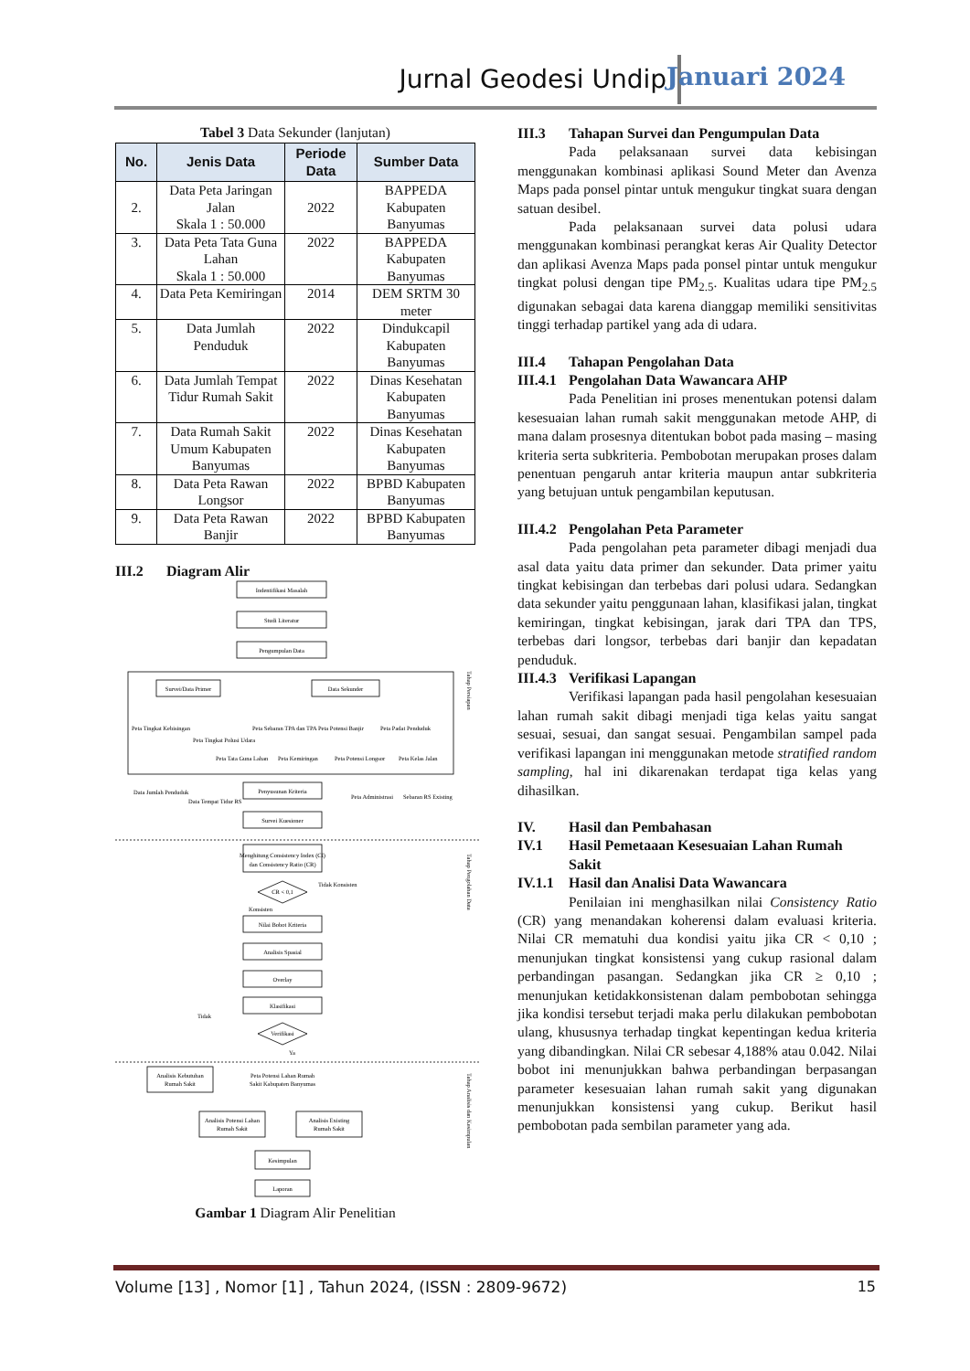Jurnal Geodesi Undip Januari 2024
Tabel 3 Data Sekunder (lanjutan)
| No. | Jenis Data | Periode Data | Sumber Data |
| --- | --- | --- | --- |
| 2. | Data Peta Jaringan Jalan Skala 1 : 50.000 | 2022 | BAPPEDA Kabupaten Banyumas |
| 3. | Data Peta Tata Guna Lahan Skala 1 : 50.000 | 2022 | BAPPEDA Kabupaten Banyumas |
| 4. | Data Peta Kemiringan | 2014 | DEM SRTM 30 meter |
| 5. | Data Jumlah Penduduk | 2022 | Dindukcapil Kabupaten Banyumas |
| 6. | Data Jumlah Tempat Tidur Rumah Sakit | 2022 | Dinas Kesehatan Kabupaten Banyumas |
| 7. | Data Rumah Sakit Umum Kabupaten Banyumas | 2022 | Dinas Kesehatan Kabupaten Banyumas |
| 8. | Data Peta Rawan Longsor | 2022 | BPBD Kabupaten Banyumas |
| 9. | Data Peta Rawan Banjir | 2022 | BPBD Kabupaten Banyumas |
III.2 Diagram Alir
Indentifikasi Masalah
Studi Literatur
Pengumpulan Data
Survei/Data Primer
Data Sekunder
Peta Tingkat Kebisingan
Peta Tingkat Polusi Udara
Peta Sebaran TPA dan TPA
Peta Potensi Banjir
Peta Padat Penduduk
Peta Tata Guna Lahan
Peta Kemiringan
Peta Potensi Longsor
Peta Kelas Jalan
Data Jumlah Penduduk
Data Tempat Tidur RS
Penyusunan Kriteria
Peta Administrasi
Sebaran RS Existing
Survei Kuesioner
Menghitung Consistency Index (CI)
dan Consistency Ratio (CR)
CR < 0,1
Tidak Konsisten
Konsisten
Nilai Bobot Kriteria
Analisis Spasial
Overlay
Klasifikasi
Verifikasi
Tidak
Ya
Analisis Kebutuhan
Rumah Sakit
Peta Potensi Lahan Rumah
Sakit Kabupaten Banyumas
Analisis Potensi Lahan
Rumah Sakit
Analisis Existing
Rumah Sakit
Kesimpulan
Laporan
Tahap Persiapan
Tahap Pengolahan Data
Tahap Analisis dan Kesimpulan
Gambar 1 Diagram Alir Penelitian
III.3 Tahapan Survei dan Pengumpulan Data
Pada pelaksanaan survei data kebisingan menggunakan kombinasi aplikasi Sound Meter dan Avenza Maps pada ponsel pintar untuk mengukur tingkat suara dengan satuan desibel.
Pada pelaksanaan survei data polusi udara menggunakan kombinasi perangkat keras Air Quality Detector dan aplikasi Avenza Maps pada ponsel pintar untuk mengukur tingkat polusi dengan tipe PM<sub>2.5</sub>. Kualitas udara tipe PM<sub>2.5</sub> digunakan sebagai data karena dianggap memiliki sensitivitas tinggi terhadap partikel yang ada di udara.
III.4 Tahapan Pengolahan Data
III.4.1 Pengolahan Data Wawancara AHP
Pada Penelitian ini proses menentukan potensi dalam kesesuaian lahan rumah sakit menggunakan metode AHP, di mana dalam prosesnya ditentukan bobot pada masing – masing kriteria serta subkriteria. Pembobotan merupakan proses dalam penentuan pengaruh antar kriteria maupun antar subkriteria yang betujuan untuk pengambilan keputusan.
III.4.2 Pengolahan Peta Parameter
Pada pengolahan peta parameter dibagi menjadi dua asal data yaitu data primer dan sekunder. Data primer yaitu tingkat kebisingan dan terbebas dari polusi udara. Sedangkan data sekunder yaitu penggunaan lahan, klasifikasi jalan, tingkat kemiringan, tingkat kebisingan, jarak dari TPA dan TPS, terbebas dari longsor, terbebas dari banjir dan kepadatan penduduk.
III.4.3 Verifikasi Lapangan
Verifikasi lapangan pada hasil pengolahan kesesuaian lahan rumah sakit dibagi menjadi tiga kelas yaitu sangat sesuai, sesuai, dan sangat sesuai. Pengambilan sampel pada verifikasi lapangan ini menggunakan metode stratified random sampling, hal ini dikarenakan terdapat tiga kelas yang dihasilkan.
IV. Hasil dan Pembahasan
IV.1 Hasil Pemetaaan Kesesuaian Lahan Rumah Sakit
IV.1.1 Hasil dan Analisi Data Wawancara
Penilaian ini menghasilkan nilai Consistency Ratio (CR) yang menandakan koherensi dalam evaluasi kriteria. Nilai CR mematuhi dua kondisi yaitu jika CR < 0,10 ; menunjukan tingkat konsistensi yang cukup rasional dalam perbandingan pasangan. Sedangkan jika CR ≥ 0,10 ; menunjukan ketidakkonsistenan dalam pembobotan sehingga jika kondisi tersebut terjadi maka perlu dilakukan pembobotan ulang, khususnya terhadap tingkat kepentingan kedua kriteria yang dibandingkan. Nilai CR sebesar 4,188% atau 0.042. Nilai bobot ini menunjukkan bahwa perbandingan berpasangan parameter kesesuaian lahan rumah sakit yang digunakan menunjukkan konsistensi yang cukup. Berikut hasil pembobotan pada sembilan parameter yang ada.
Volume [13] , Nomor [1] , Tahun 2024, (ISSN : 2809-9672) 15